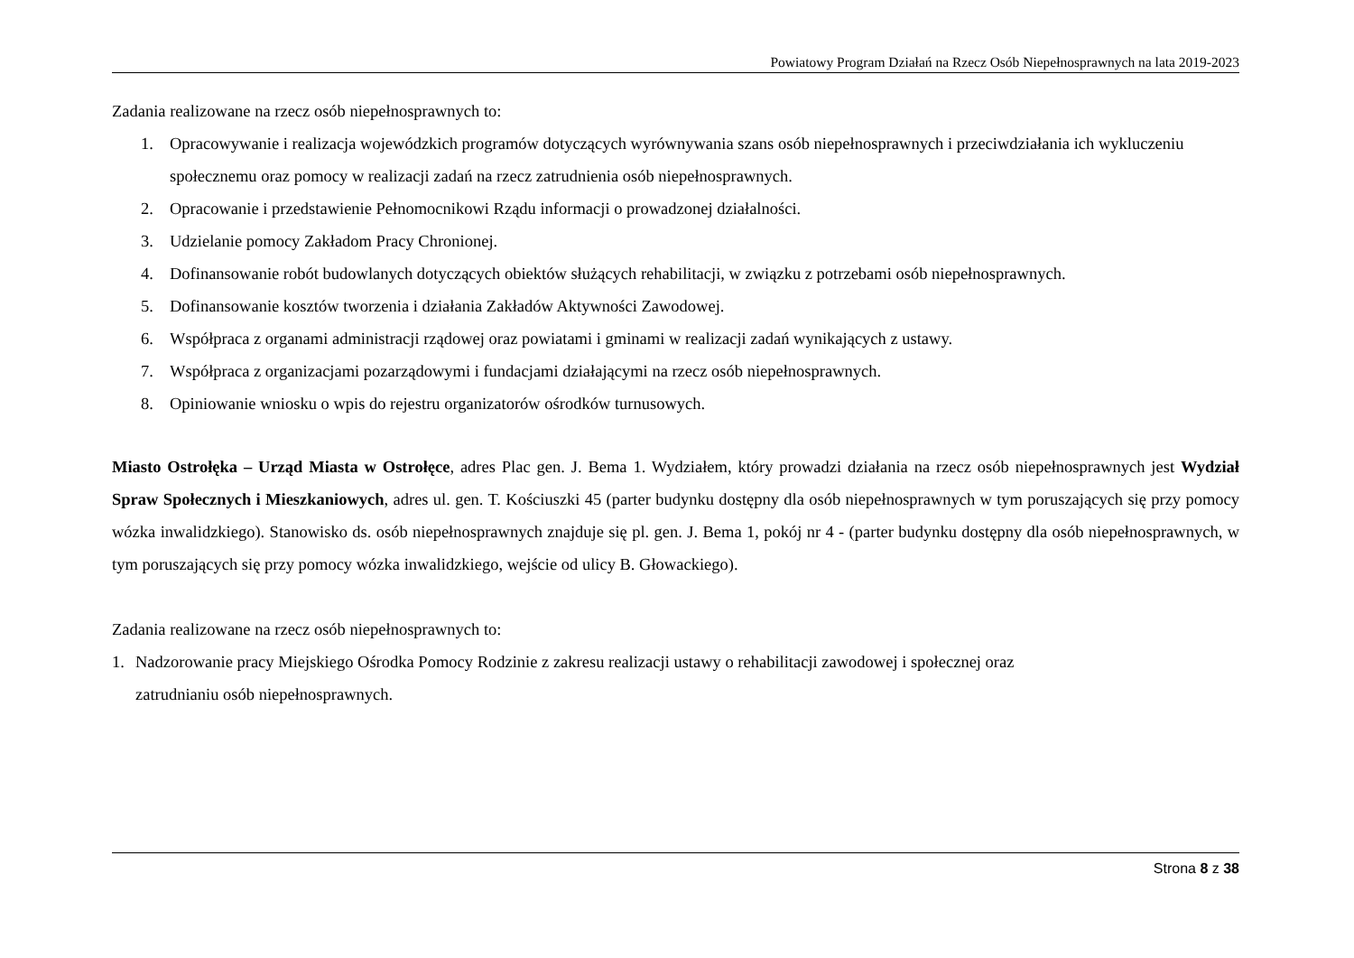Powiatowy Program Działań na Rzecz Osób Niepełnosprawnych na lata 2019-2023
Zadania realizowane na rzecz osób niepełnosprawnych to:
1. Opracowywanie i realizacja wojewódzkich programów dotyczących wyrównywania szans osób niepełnosprawnych i przeciwdziałania ich wykluczeniu społecznemu oraz pomocy w realizacji zadań na rzecz zatrudnienia osób niepełnosprawnych.
2. Opracowanie i przedstawienie Pełnomocnikowi Rządu informacji o prowadzonej działalności.
3. Udzielanie pomocy Zakładom Pracy Chronionej.
4. Dofinansowanie robót budowlanych dotyczących obiektów służących rehabilitacji, w związku z potrzebami osób niepełnosprawnych.
5. Dofinansowanie kosztów tworzenia i działania Zakładów Aktywności Zawodowej.
6. Współpraca z organami administracji rządowej oraz powiatami i gminami w realizacji zadań wynikających z ustawy.
7. Współpraca z organizacjami pozarządowymi i fundacjami działającymi na rzecz osób niepełnosprawnych.
8. Opiniowanie wniosku o wpis do rejestru organizatorów ośrodków turnusowych.
Miasto Ostrołęka – Urząd Miasta w Ostrołęce, adres Plac gen. J. Bema 1. Wydziałem, który prowadzi działania na rzecz osób niepełnosprawnych jest Wydział Spraw Społecznych i Mieszkaniowych, adres ul. gen. T. Kościuszki 45 (parter budynku dostępny dla osób niepełnosprawnych w tym poruszających się przy pomocy wózka inwalidzkiego). Stanowisko ds. osób niepełnosprawnych znajduje się pl. gen. J. Bema 1, pokój nr 4 - (parter budynku dostępny dla osób niepełnosprawnych, w tym poruszających się przy pomocy wózka inwalidzkiego, wejście od ulicy B. Głowackiego).
Zadania realizowane na rzecz osób niepełnosprawnych to:
1. Nadzorowanie pracy Miejskiego Ośrodka Pomocy Rodzinie z zakresu realizacji ustawy o rehabilitacji zawodowej i społecznej oraz
zatrudnianiu osób niepełnosprawnych.
Strona 8 z 38